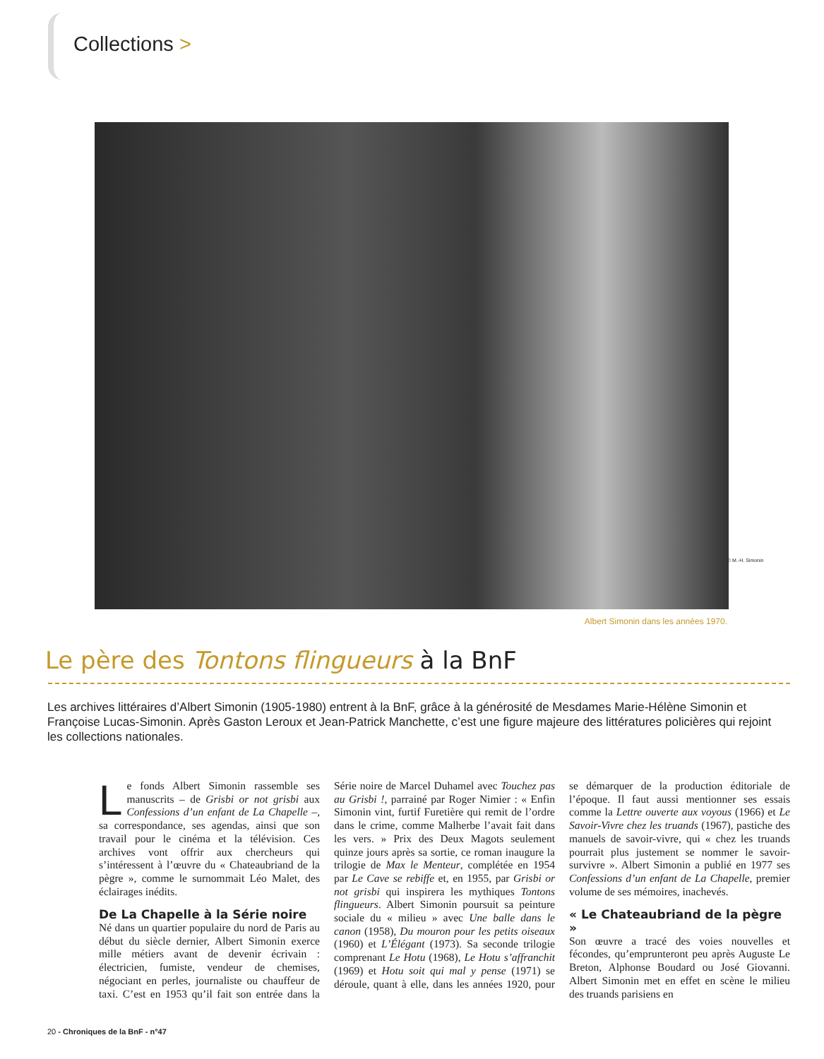Collections >
© M.-H. Simonin
Albert Simonin dans les années 1970.
Le père des Tontons flingueurs à la BnF
Les archives littéraires d’Albert Simonin (1905-1980) entrent à la BnF, grâce à la générosité de Mesdames Marie-Hélène Simonin et Françoise Lucas-Simonin. Après Gaston Leroux et Jean-Patrick Manchette, c’est une figure majeure des littératures policières qui rejoint les collections nationales.
Le fonds Albert Simonin rassemble ses manuscrits – de Grisbi or not grisbi aux Confessions d’un enfant de La Chapelle –, sa correspondance, ses agendas, ainsi que son travail pour le cinéma et la télévision. Ces archives vont offrir aux chercheurs qui s’intéressent à l’œuvre du « Chateaubriand de la pègre », comme le surnommait Léo Malet, des éclairages inédits.
De La Chapelle à la Série noire
Né dans un quartier populaire du nord de Paris au début du siècle dernier, Albert Simonin exerce mille métiers avant de devenir écrivain : électricien, fumiste, vendeur de chemises, négociant en perles, journaliste ou chauffeur de taxi. C’est en 1953 qu’il fait son entrée dans la Série noire de Marcel Duhamel avec Touchez pas au Grisbi !, parrainé par Roger Nimier : « Enfin Simonin vint, furtif Furetière qui remit de l’ordre dans le crime, comme Malherbe l’avait fait dans les vers. » Prix des Deux Magots seulement quinze jours après sa sortie, ce roman inaugure la trilogie de Max le Menteur, complétée en 1954 par Le Cave se rebiffe et, en 1955, par Grisbi or not grisbi qui inspirera les mythiques Tontons flingueurs. Albert Simonin poursuit sa peinture sociale du « milieu » avec Une balle dans le canon (1958), Du mouron pour les petits oiseaux (1960) et L’Élégant (1973). Sa seconde trilogie comprenant Le Hotu (1968), Le Hotu s’affranchit (1969) et Hotu soit qui mal y pense (1971) se déroule, quant à elle, dans les années 1920, pour se démarquer de la production éditoriale de l’époque. Il faut aussi mentionner ses essais comme la Lettre ouverte aux voyous (1966) et Le Savoir-Vivre chez les truands (1967), pastiche des manuels de savoir-vivre, qui « chez les truands pourrait plus justement se nommer le savoir-survivre ». Albert Simonin a publié en 1977 ses Confessions d’un enfant de La Chapelle, premier volume de ses mémoires, inachevés.
« Le Chateaubriand de la pègre »
Son œuvre a tracé des voies nouvelles et fécondes, qu’emprunteront peu après Auguste Le Breton, Alphonse Boudard ou José Giovanni. Albert Simonin met en effet en scène le milieu des truands parisiens en
20 - Chroniques de la BnF - n°47